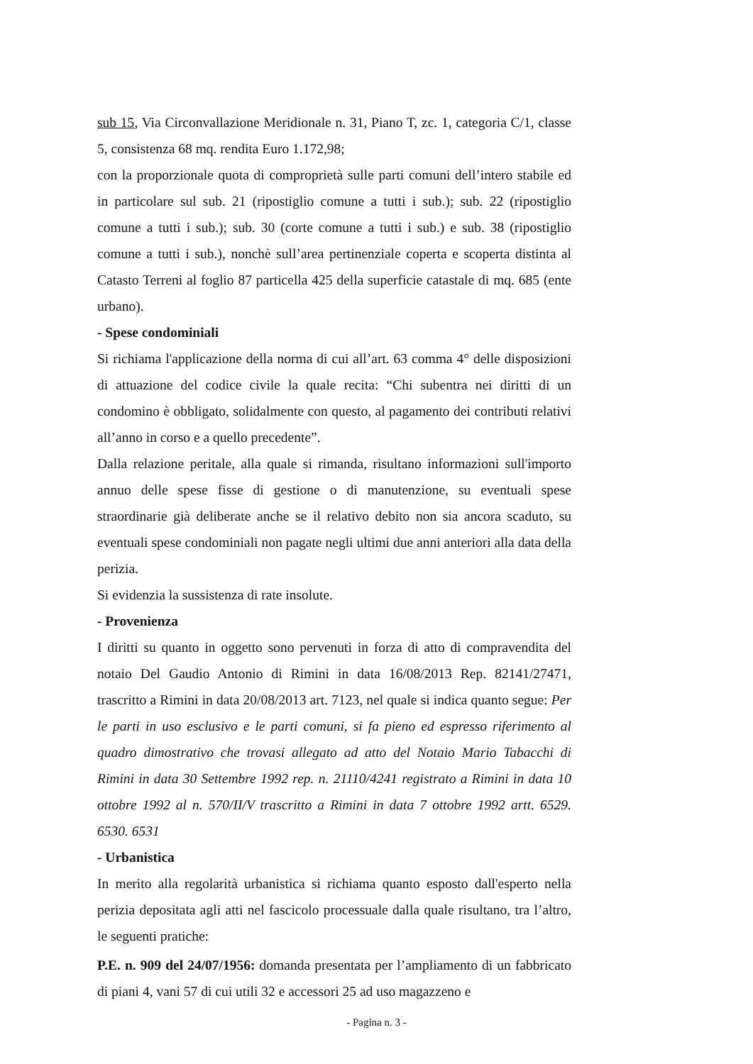sub 15, Via Circonvallazione Meridionale n. 31, Piano T, zc. 1, categoria C/1, classe 5, consistenza 68 mq. rendita Euro 1.172,98;
con la proporzionale quota di comproprietà sulle parti comuni dell’intero stabile ed in particolare sul sub. 21 (ripostiglio comune a tutti i sub.); sub. 22 (ripostiglio comune a tutti i sub.); sub. 30 (corte comune a tutti i sub.) e sub. 38 (ripostiglio comune a tutti i sub.), nonchè sull’area pertinenziale coperta e scoperta distinta al Catasto Terreni al foglio 87 particella 425 della superficie catastale di mq. 685 (ente urbano).
- Spese condominiali
Si richiama l'applicazione della norma di cui all’art. 63 comma 4° delle disposizioni di attuazione del codice civile la quale recita: “Chi subentra nei diritti di un condomino è obbligato, solidalmente con questo, al pagamento dei contributi relativi all’anno in corso e a quello precedente”.
Dalla relazione peritale, alla quale si rimanda, risultano informazioni sull'importo annuo delle spese fisse di gestione o di manutenzione, su eventuali spese straordinarie già deliberate anche se il relativo debito non sia ancora scaduto, su eventuali spese condominiali non pagate negli ultimi due anni anteriori alla data della perizia.
Si evidenzia la sussistenza di rate insolute.
- Provenienza
I diritti su quanto in oggetto sono pervenuti in forza di atto di compravendita del notaio Del Gaudio Antonio di Rimini in data 16/08/2013 Rep. 82141/27471, trascritto a Rimini in data 20/08/2013 art. 7123, nel quale si indica quanto segue: Per le parti in uso esclusivo e le parti comuni, si fa pieno ed espresso riferimento al quadro dimostrativo che trovasi allegato ad atto del Notaio Mario Tabacchi di Rimini in data 30 Settembre 1992 rep. n. 21110/4241 registrato a Rimini in data 10 ottobre 1992 al n. 570/II/V trascritto a Rimini in data 7 ottobre 1992 artt. 6529. 6530. 6531
- Urbanistica
In merito alla regolarità urbanistica si richiama quanto esposto dall'esperto nella perizia depositata agli atti nel fascicolo processuale dalla quale risultano, tra l’altro, le seguenti pratiche:
P.E. n. 909 del 24/07/1956: domanda presentata per l’ampliamento di un fabbricato di piani 4, vani 57 di cui utili 32 e accessori 25 ad uso magazzeno e
- Pagina n. 3 -